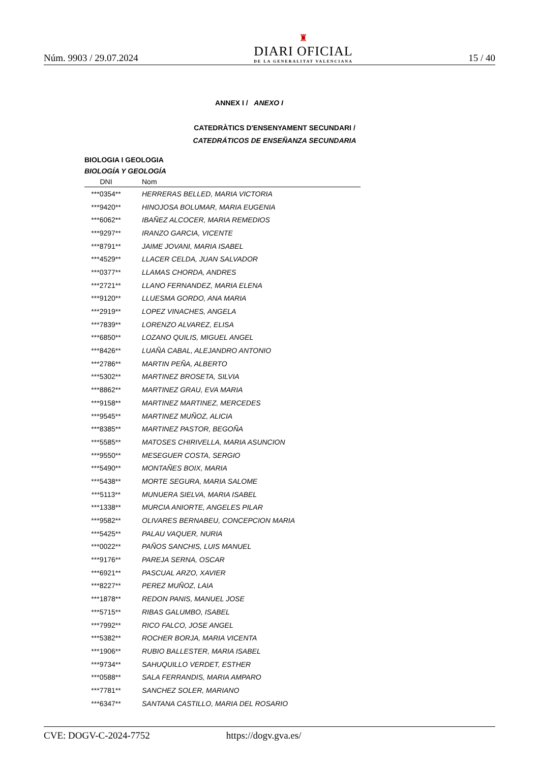Núm. 9903 / 29.07.2024
♜
DIARI OFICIAL
DE LA GENERALITAT VALENCIANA
15 / 40
ANNEX I / ANEXO I
CATEDRÀTICS D'ENSENYAMENT SECUNDARI /
CATEDRÁTICOS DE ENSEÑANZA SECUNDARIA
BIOLOGIA I GEOLOGIA
BIOLOGÍA Y GEOLOGÍA
| DNI | Nom |
| --- | --- |
| ***0354** | HERRERAS BELLED, MARIA VICTORIA |
| ***9420** | HINOJOSA BOLUMAR, MARIA EUGENIA |
| ***6062** | IBAÑEZ ALCOCER, MARIA REMEDIOS |
| ***9297** | IRANZO GARCIA, VICENTE |
| ***8791** | JAIME JOVANI, MARIA ISABEL |
| ***4529** | LLACER CELDA, JUAN SALVADOR |
| ***0377** | LLAMAS CHORDA, ANDRES |
| ***2721** | LLANO FERNANDEZ, MARIA ELENA |
| ***9120** | LLUESMA GORDO, ANA MARIA |
| ***2919** | LOPEZ VINACHES, ANGELA |
| ***7839** | LORENZO ALVAREZ, ELISA |
| ***6850** | LOZANO QUILIS, MIGUEL ANGEL |
| ***8426** | LUAÑA CABAL, ALEJANDRO ANTONIO |
| ***2786** | MARTIN PEÑA, ALBERTO |
| ***5302** | MARTINEZ BROSETA, SILVIA |
| ***8862** | MARTINEZ GRAU, EVA MARIA |
| ***9158** | MARTINEZ MARTINEZ, MERCEDES |
| ***9545** | MARTINEZ MUÑOZ, ALICIA |
| ***8385** | MARTINEZ PASTOR, BEGOÑA |
| ***5585** | MATOSES CHIRIVELLA, MARIA ASUNCION |
| ***9550** | MESEGUER COSTA, SERGIO |
| ***5490** | MONTAÑES BOIX, MARIA |
| ***5438** | MORTE SEGURA, MARIA SALOME |
| ***5113** | MUNUERA SIELVA, MARIA ISABEL |
| ***1338** | MURCIA ANIORTE, ANGELES PILAR |
| ***9582** | OLIVARES BERNABEU, CONCEPCION MARIA |
| ***5425** | PALAU VAQUER, NURIA |
| ***0022** | PAÑOS SANCHIS, LUIS MANUEL |
| ***9176** | PAREJA SERNA, OSCAR |
| ***6921** | PASCUAL ARZO, XAVIER |
| ***8227** | PEREZ MUÑOZ, LAIA |
| ***1878** | REDON PANIS, MANUEL JOSE |
| ***5715** | RIBAS GALUMBO, ISABEL |
| ***7992** | RICO FALCO, JOSE ANGEL |
| ***5382** | ROCHER BORJA, MARIA VICENTA |
| ***1906** | RUBIO BALLESTER, MARIA ISABEL |
| ***9734** | SAHUQUILLO VERDET, ESTHER |
| ***0588** | SALA FERRANDIS, MARIA AMPARO |
| ***7781** | SANCHEZ SOLER, MARIANO |
| ***6347** | SANTANA CASTILLO, MARIA DEL ROSARIO |
CVE: DOGV-C-2024-7752 https://dogv.gva.es/